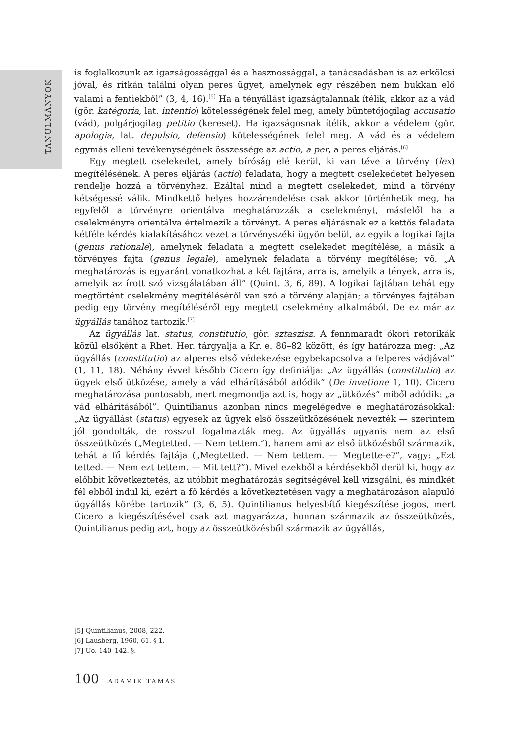TANULMÁNYOK
is foglalkozunk az igazságossággal és a hasznossággal, a tanácsadásban is az erkölcsi jóval, és ritkán találni olyan peres ügyet, amelynek egy részében nem bukkan elő valami a fentiekből” (3, 4, 16).<sup>[5]</sup> Ha a tényállást igazságtalannak ítélik, akkor az a vád (gör. katégoria, lat. intentio) kötelességének felel meg, amely büntetőjogilag accusatio (vád), polgárjogilag petitio (kereset). Ha igazságosnak ítélik, akkor a védelem (gör. apologia, lat. depulsio, defensio) kötelességének felel meg. A vád és a védelem egymás elleni tevékenységének összessége az actio, a per, a peres eljárás.<sup>[6]</sup>
Egy megtett cselekedet, amely bíróság elé kerül, ki van téve a törvény (lex) megítélésének. A peres eljárás (actio) feladata, hogy a megtett cselekedetet helyesen rendelje hozzá a törvényhez. Ezáltal mind a megtett cselekedet, mind a törvény kétségessé válik. Mindkettő helyes hozzárendelése csak akkor történhetik meg, ha egyfelől a törvényre orientálva meghatározzák a cselekményt, másfelől ha a cselekményre orientálva értelmezik a törvényt. A peres eljárásnak ez a kettős feladata kétféle kérdés kialakításához vezet a törvényszéki ügyön belül, az egyik a logikai fajta (genus rationale), amelynek feladata a megtett cselekedet megítélése, a másik a törvényes fajta (genus legale), amelynek feladata a törvény megítélése; vö. „A meghatározás is egyaránt vonatkozhat a két fajtára, arra is, amelyik a tények, arra is, amelyik az írott szó vizsgálatában áll” (Quint. 3, 6, 89). A logikai fajtában tehát egy megtörtént cselekmény megítéléséről van szó a törvény alapján; a törvényes fajtában pedig egy törvény megítéléséről egy megtett cselekmény alkalmából. De ez már az ügyállás tanához tartozik.<sup>[7]</sup>
Az ügyállás lat. status, constitutio, gör. sztaszisz. A fennmaradt ókori retorikák közül elsőként a Rhet. Her. tárgyalja a Kr. e. 86–82 között, és így határozza meg: „Az ügyállás (constitutio) az alperes első védekezése egybekapcsolva a felperes vádjával” (1, 11, 18). Néhány évvel később Cicero így definiálja: „Az ügyállás (constitutio) az ügyek első ütközése, amely a vád elhárításából adódik” (De invetione 1, 10). Cicero meghatározása pontosabb, mert megmondja azt is, hogy az „ütközés” miből adódik: „a vád elhárításából”. Quintilianus azonban nincs megelégedve e meghatározásokkal: „Az ügyállást (status) egyesek az ügyek első összeütközésének nevezték — szerintem jól gondolták, de rosszul fogalmazták meg. Az ügyállás ugyanis nem az első összeütközés („Megtetted. — Nem tettem.”), hanem ami az első ütközésből származik, tehát a fő kérdés fajtája („Megtetted. — Nem tettem. — Megtette-e?”, vagy: „Ezt tetted. — Nem ezt tettem. — Mit tett?”). Mivel ezekből a kérdésekből derül ki, hogy az előbbit következtetés, az utóbbit meghatározás segítségével kell vizsgálni, és mindkét fél ebből indul ki, ezért a fő kérdés a következtetésen vagy a meghatározáson alapuló ügyállás körébe tartozik” (3, 6, 5). Quintilianus helyesbítő kiegészítése jogos, mert Cicero a kiegészítésével csak azt magyarázza, honnan származik az összeütközés, Quintilianus pedig azt, hogy az összeütközésből származik az ügyállás,
[5] Quintilianus, 2008, 222.
[6] Lausberg, 1960, 61. § 1.
[7] Uo. 140–142. §.
100 ADAMIK TAMÁS